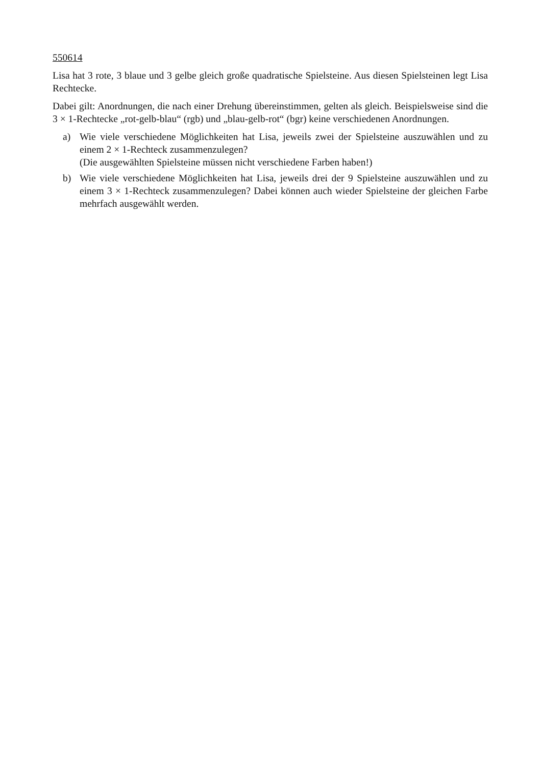550614
Lisa hat 3 rote, 3 blaue und 3 gelbe gleich große quadratische Spielsteine. Aus diesen Spielsteinen legt Lisa Rechtecke.
Dabei gilt: Anordnungen, die nach einer Drehung übereinstimmen, gelten als gleich. Beispielsweise sind die 3 × 1-Rechtecke „rot-gelb-blau“ (rgb) und „blau-gelb-rot“ (bgr) keine verschiedenen Anordnungen.
a) Wie viele verschiedene Möglichkeiten hat Lisa, jeweils zwei der Spielsteine auszuwählen und zu einem 2 × 1-Rechteck zusammenzulegen?
(Die ausgewählten Spielsteine müssen nicht verschiedene Farben haben!)
b) Wie viele verschiedene Möglichkeiten hat Lisa, jeweils drei der 9 Spielsteine auszuwählen und zu einem 3 × 1-Rechteck zusammenzulegen? Dabei können auch wieder Spielsteine der gleichen Farbe mehrfach ausgewählt werden.